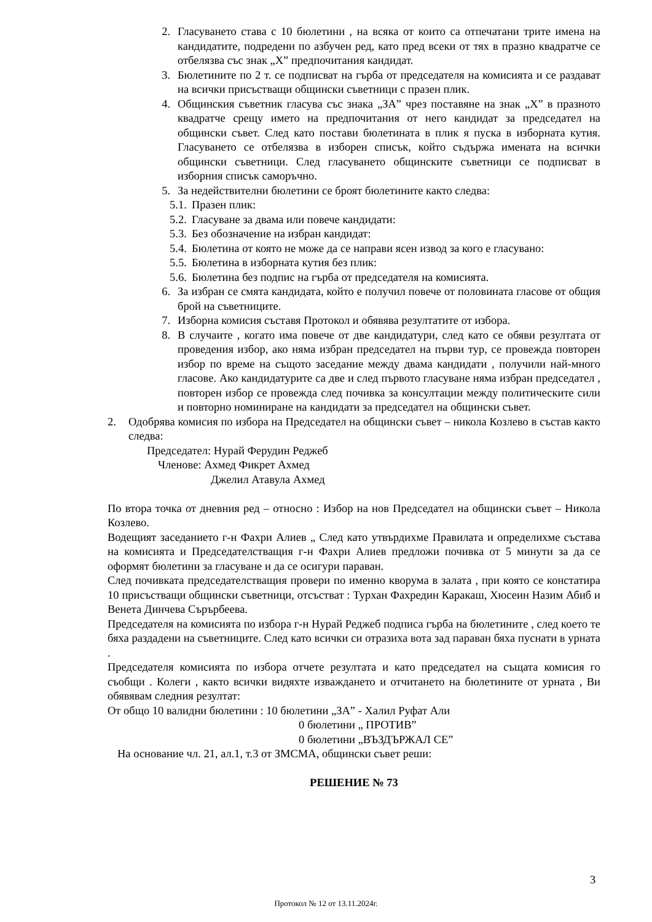2. Гласуването става с 10 бюлетини , на всяка от които са отпечатани трите имена на кандидатите, подредени по азбучен ред, като пред всеки от тях в празно квадратче се отбелязва със знак „X” предпочитания кандидат.
3. Бюлетините по 2 т. се подписват на гърба от председателя на комисията и се раздават на всички присъстващи общински съветници с празен плик.
4. Общинския съветник гласува със знака „ЗА” чрез поставяне на знак „X” в празното квадратче срещу името на предпочитания от него кандидат за председател на общински съвет. След като постави бюлетината в плик я пуска в изборната кутия. Гласуването се отбелязва в изборен списък, който съдържа имената на всички общински съветници. След гласуването общинските съветници се подписват в изборния списък саморъчно.
5. За недействителни бюлетини се броят бюлетините както следва:
5.1. Празен плик:
5.2. Гласуване за двама или повече кандидати:
5.3. Без обозначение на избран кандидат:
5.4. Бюлетина от която не може да се направи ясен извод за кого е гласувано:
5.5. Бюлетина в изборната кутия без плик:
5.6. Бюлетина без подпис на гърба от председателя на комисията.
6. За избран се смята кандидата, който е получил повече от половината гласове от общия брой на съветниците.
7. Изборна комисия съставя Протокол и обявява резултатите от избора.
8. В случаите , когато има повече от две кандидатури, след като се обяви резултата от проведения избор, ако няма избран председател на първи тур, се провежда повторен избор по време на същото заседание между двама кандидати , получили най-много гласове. Ако кандидатурите са две и след първото гласуване няма избран председател , повторен избор се провежда след почивка за консултации между политическите сили и повторно номиниране на кандидати за председател на общински съвет.
2. Одобрява комисия по избора на Председател на общински съвет – никола Козлево в състав както следва:
Председател: Нурай Ферудин Реджеб
Членове: Ахмед Фикрет Ахмед
Джелил Атавула Ахмед
По втора точка от дневния ред – относно : Избор на нов Председател на общински съвет – Никола Козлево.
Водещият заседанието г-н Фахри Алиев „ След като утвърдихме Правилата и определихме състава на комисията и Председателстващия г-н Фахри Алиев предложи почивка от 5 минути за да се оформят бюлетини за гласуване и да се осигури параван.
След почивката председателстващия провери по именно кворума в залата , при която се констатира 10 присъстващи общински съветници, отсъстват : Турхан Фахредин Каракаш, Хюсеин Назим Абиб и Венета Динчева Сърърбеева.
Председателя на комисията по избора г-н Нурай Реджеб подписа гърба на бюлетините , след което те бяха раздадени на съветниците. След като всички си отразиха вота зад параван бяха пуснати в урната .
Председателя комисията по избора отчете резултата и като председател на същата комисия го съобщи . Колеги , както всички видяхте изваждането и отчитането на бюлетините от урната , Ви обявявам следния резултат:
От общо 10 валидни бюлетини : 10 бюлетини „ЗА” - Халил Руфат Али
0 бюлетини „ ПРОТИВ”
0 бюлетини „ВЪЗДЪРЖАЛ СЕ”
На основание чл. 21, ал.1, т.3 от ЗМСМА, общински съвет реши:
РЕШЕНИЕ № 73
3
Протокол № 12 от 13.11.2024г.